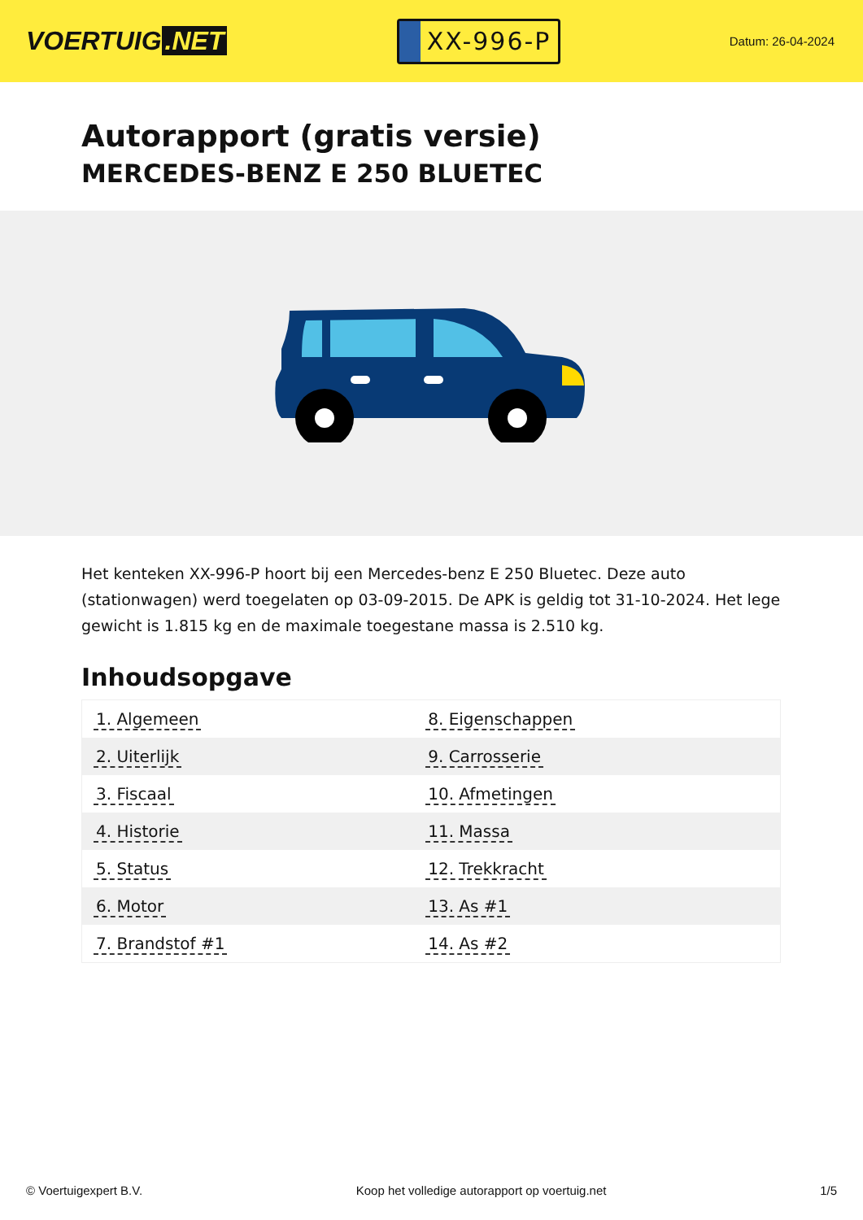VOERTUIG.NET
XX-996-P
Datum: 26-04-2024
Autorapport (gratis versie)
MERCEDES-BENZ E 250 BLUETEC
Het kenteken XX-996-P hoort bij een Mercedes-benz E 250 Bluetec. Deze auto (stationwagen) werd toegelaten op 03-09-2015. De APK is geldig tot 31-10-2024. Het lege gewicht is 1.815 kg en de maximale toegestane massa is 2.510 kg.
Inhoudsopgave
| 1. Algemeen | 8. Eigenschappen |
| 2. Uiterlijk | 9. Carrosserie |
| 3. Fiscaal | 10. Afmetingen |
| 4. Historie | 11. Massa |
| 5. Status | 12. Trekkracht |
| 6. Motor | 13. As #1 |
| 7. Brandstof #1 | 14. As #2 |
© Voertuigexpert B.V. Koop het volledige autorapport op voertuig.net 1/5